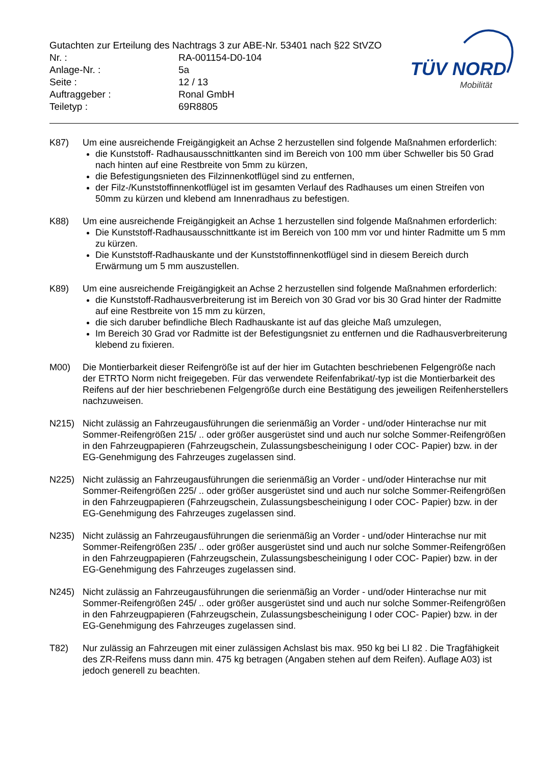Gutachten zur Erteilung des Nachtrags 3 zur ABE-Nr. 53401 nach §22 StVZO
| Nr. : | RA-001154-D0-104 |
| Anlage-Nr. : | 5a |
| Seite : | 12 / 13 |
| Auftraggeber : | Ronal GmbH |
| Teiletyp : | 69R8805 |
TÜV NORD
Mobilität
K87) Um eine ausreichende Freigängigkeit an Achse 2 herzustellen sind folgende Maßnahmen erforderlich:
die Kunststoff- Radhausausschnittkanten sind im Bereich von 100 mm über Schweller bis 50 Grad nach hinten auf eine Restbreite von 5mm zu kürzen,
die Befestigungsnieten des Filzinnenkotflügel sind zu entfernen,
der Filz-/Kunststoffinnenkotflügel ist im gesamten Verlauf des Radhauses um einen Streifen von 50mm zu kürzen und klebend am Innenradhaus zu befestigen.
K88) Um eine ausreichende Freigängigkeit an Achse 1 herzustellen sind folgende Maßnahmen erforderlich:
Die Kunststoff-Radhausausschnittkante ist im Bereich von 100 mm vor und hinter Radmitte um 5 mm zu kürzen.
Die Kunststoff-Radhauskante und der Kunststoffinnenkotflügel sind in diesem Bereich durch Erwärmung um 5 mm auszustellen.
K89) Um eine ausreichende Freigängigkeit an Achse 2 herzustellen sind folgende Maßnahmen erforderlich:
die Kunststoff-Radhausverbreiterung ist im Bereich von 30 Grad vor bis 30 Grad hinter der Radmitte auf eine Restbreite von 15 mm zu kürzen,
die sich daruber befindliche Blech Radhauskante ist auf das gleiche Maß umzulegen,
Im Bereich 30 Grad vor Radmitte ist der Befestigungsniet zu entfernen und die Radhausverbreiterung klebend zu fixieren.
M00) Die Montierbarkeit dieser Reifengröße ist auf der hier im Gutachten beschriebenen Felgengröße nach der ETRTO Norm nicht freigegeben. Für das verwendete Reifenfabrikat/-typ ist die Montierbarkeit des Reifens auf der hier beschriebenen Felgengröße durch eine Bestätigung des jeweiligen Reifenherstellers nachzuweisen.
N215) Nicht zulässig an Fahrzeugausführungen die serienmäßig an Vorder - und/oder Hinterachse nur mit Sommer-Reifengrößen 215/ .. oder größer ausgerüstet sind und auch nur solche Sommer-Reifengrößen in den Fahrzeugpapieren (Fahrzeugschein, Zulassungsbescheinigung I oder COC- Papier) bzw. in der EG-Genehmigung des Fahrzeuges zugelassen sind.
N225) Nicht zulässig an Fahrzeugausführungen die serienmäßig an Vorder - und/oder Hinterachse nur mit Sommer-Reifengrößen 225/ .. oder größer ausgerüstet sind und auch nur solche Sommer-Reifengrößen in den Fahrzeugpapieren (Fahrzeugschein, Zulassungsbescheinigung I oder COC- Papier) bzw. in der EG-Genehmigung des Fahrzeuges zugelassen sind.
N235) Nicht zulässig an Fahrzeugausführungen die serienmäßig an Vorder - und/oder Hinterachse nur mit Sommer-Reifengrößen 235/ .. oder größer ausgerüstet sind und auch nur solche Sommer-Reifengrößen in den Fahrzeugpapieren (Fahrzeugschein, Zulassungsbescheinigung I oder COC- Papier) bzw. in der EG-Genehmigung des Fahrzeuges zugelassen sind.
N245) Nicht zulässig an Fahrzeugausführungen die serienmäßig an Vorder - und/oder Hinterachse nur mit Sommer-Reifengrößen 245/ .. oder größer ausgerüstet sind und auch nur solche Sommer-Reifengrößen in den Fahrzeugpapieren (Fahrzeugschein, Zulassungsbescheinigung I oder COC- Papier) bzw. in der EG-Genehmigung des Fahrzeuges zugelassen sind.
T82) Nur zulässig an Fahrzeugen mit einer zulässigen Achslast bis max. 950 kg bei LI 82 . Die Tragfähigkeit des ZR-Reifens muss dann min. 475 kg betragen (Angaben stehen auf dem Reifen). Auflage A03) ist jedoch generell zu beachten.